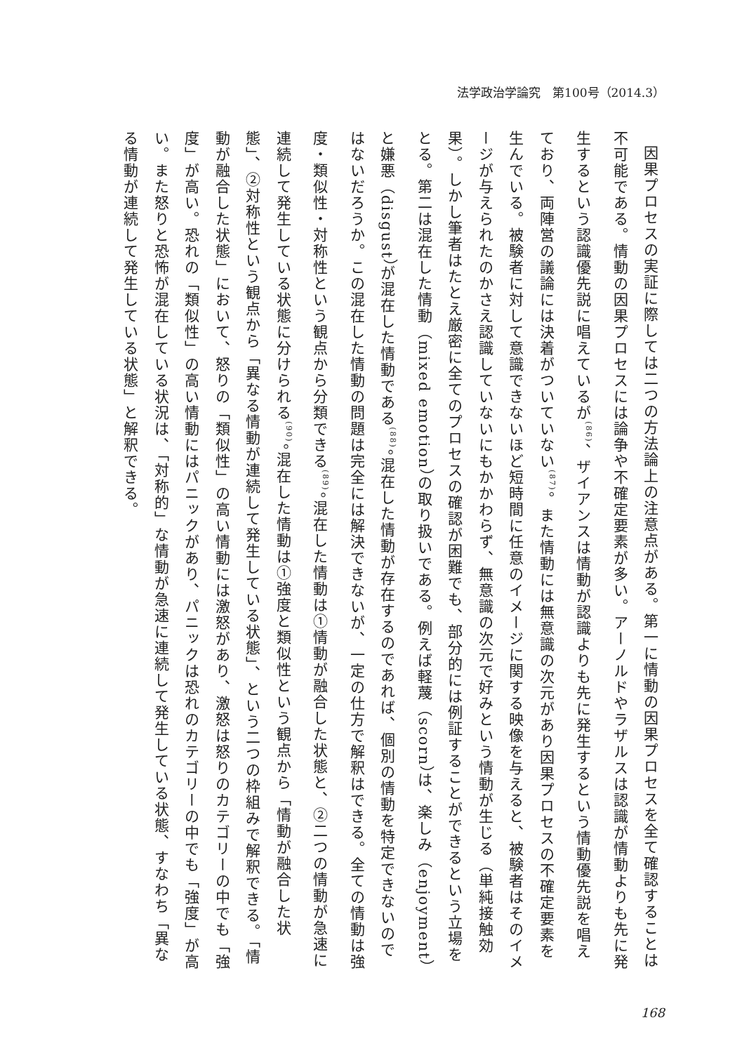法学政治学論究　第100号（2014.3）
因果プロセスの実証に際しては二つの方法論上の注意点がある。第一に情動の因果プロセスを全て確認することは不可能である。情動の因果プロセスには論争や不確定要素が多い。アーノルドやラザルスは認識が情動よりも先に発生するという認識優先説に唱えているが<sup>(86)</sup>、ザイアンスは情動が認識よりも先に発生するという情動優先説を唱えており、両陣営の議論には決着がついていない<sup>(87)</sup>。また情動には無意識の次元があり因果プロセスの不確定要素を生んでいる。被験者に対して意識できないほど短時間に任意のイメージに関する映像を与えると、被験者はそのイメージが与えられたのかさえ認識していないにもかかわらず、無意識の次元で好みという情動が生じる（単純接触効果）。しかし筆者はたとえ厳密に全てのプロセスの確認が困難でも、部分的には例証することができるという立場をとる。第二は混在した情動（mixed emotion）の取り扱いである。例えば軽蔑（scorn）は、楽しみ（enjoyment）と嫌悪（disgust）が混在した情動である<sup>(88)</sup>。混在した情動が存在するのであれば、個別の情動を特定できないのではないだろうか。この混在した情動の問題は完全には解決できないが、一定の仕方で解釈はできる。全ての情動は強度・類似性・対称性という観点から分類できる<sup>(89)</sup>。混在した情動は①情動が融合した状態と、②二つの情動が急速に連続して発生している状態に分けられる<sup>(90)</sup>。混在した情動は①強度と類似性という観点から「情動が融合した状態」、②対称性という観点から「異なる情動が連続して発生している状態」、という二つの枠組みで解釈できる。「情動が融合した状態」において、怒りの「類似性」の高い情動には激怒があり、激怒は怒りのカテゴリーの中でも「強度」が高い。恐れの「類似性」の高い情動にはパニックがあり、パニックは恐れのカテゴリーの中でも「強度」が高い。また怒りと恐怖が混在している状況は、「対称的」な情動が急速に連続して発生している状態、すなわち「異なる情動が連続して発生している状態」と解釈できる。
168